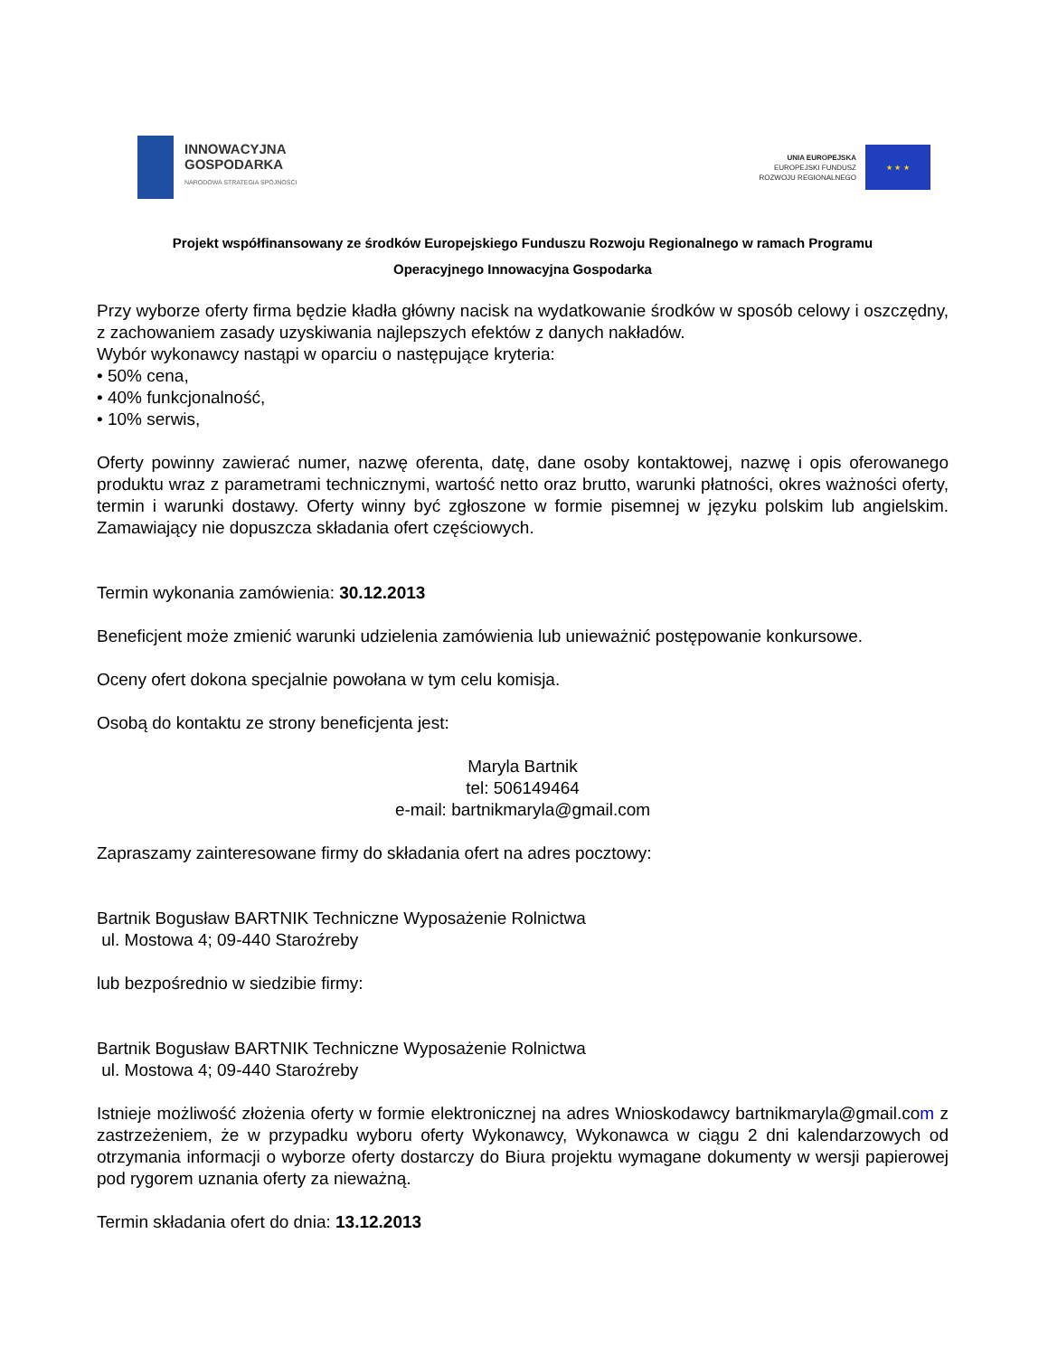INNOWACYJNA
GOSPODARKA
NARODOWA STRATEGIA SPÓJNOŚCI
UNIA EUROPEJSKA
EUROPEJSKI FUNDUSZ
ROZWOJU REGIONALNEGO
★ ★ ★
Projekt współfinansowany ze środków Europejskiego Funduszu Rozwoju Regionalnego w ramach Programu
Operacyjnego Innowacyjna Gospodarka
Przy wyborze oferty firma będzie kładła główny nacisk na wydatkowanie środków w sposób celowy i oszczędny, z zachowaniem zasady uzyskiwania najlepszych efektów z danych nakładów.
Wybór wykonawcy nastąpi w oparciu o następujące kryteria:
• 50% cena,
• 40% funkcjonalność,
• 10% serwis,
Oferty powinny zawierać numer, nazwę oferenta, datę, dane osoby kontaktowej, nazwę i opis oferowanego produktu wraz z parametrami technicznymi, wartość netto oraz brutto, warunki płatności, okres ważności oferty, termin i warunki dostawy. Oferty winny być zgłoszone w formie pisemnej w języku polskim lub angielskim. Zamawiający nie dopuszcza składania ofert częściowych.
Termin wykonania zamówienia: 30.12.2013
Beneficjent może zmienić warunki udzielenia zamówienia lub unieważnić postępowanie konkursowe.
Oceny ofert dokona specjalnie powołana w tym celu komisja.
Osobą do kontaktu ze strony beneficjenta jest:
Maryla Bartnik
tel: 506149464
e-mail: bartnikmaryla@gmail.com
Zapraszamy zainteresowane firmy do składania ofert na adres pocztowy:
Bartnik Bogusław BARTNIK Techniczne Wyposażenie Rolnictwa
ul. Mostowa 4; 09-440 Staroźreby
lub bezpośrednio w siedzibie firmy:
Bartnik Bogusław BARTNIK Techniczne Wyposażenie Rolnictwa
ul. Mostowa 4; 09-440 Staroźreby
Istnieje możliwość złożenia oferty w formie elektronicznej na adres Wnioskodawcy bartnikmaryla@gmail.com z zastrzeżeniem, że w przypadku wyboru oferty Wykonawcy, Wykonawca w ciągu 2 dni kalendarzowych od otrzymania informacji o wyborze oferty dostarczy do Biura projektu wymagane dokumenty w wersji papierowej pod rygorem uznania oferty za nieważną.
Termin składania ofert do dnia: 13.12.2013